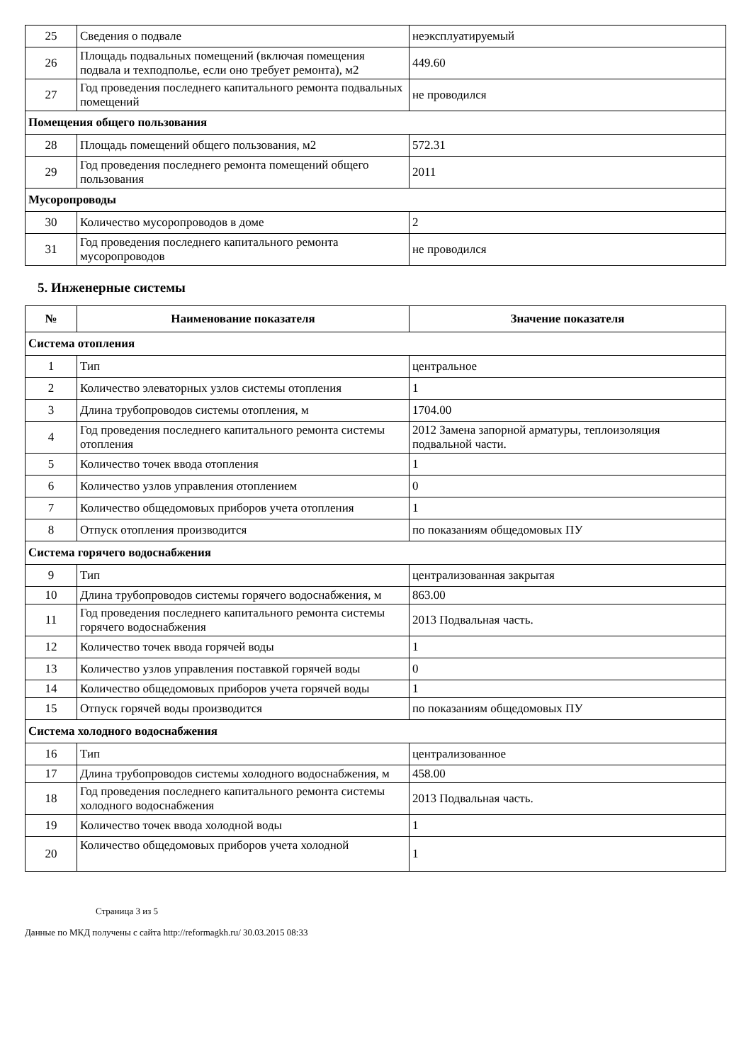| 25 | Сведения о подвале | неэксплуатируемый |
| 26 | Площадь подвальных помещений (включая помещения подвала и техподполье, если оно требует ремонта), м2 | 449.60 |
| 27 | Год проведения последнего капитального ремонта подвальных помещений | не проводился |
| Помещения общего пользования | | |
| 28 | Площадь помещений общего пользования, м2 | 572.31 |
| 29 | Год проведения последнего ремонта помещений общего пользования | 2011 |
| Мусоропроводы | | |
| 30 | Количество мусоропроводов в доме | 2 |
| 31 | Год проведения последнего капитального ремонта мусоропроводов | не проводился |
5. Инженерные системы
| № | Наименование показателя | Значение показателя |
| --- | --- | --- |
| Система отопления | | |
| 1 | Тип | центральное |
| 2 | Количество элеваторных узлов системы отопления | 1 |
| 3 | Длина трубопроводов системы отопления, м | 1704.00 |
| 4 | Год проведения последнего капитального ремонта системы отопления | 2012 Замена запорной арматуры, теплоизоляция подвальной части. |
| 5 | Количество точек ввода отопления | 1 |
| 6 | Количество узлов управления отоплением | 0 |
| 7 | Количество общедомовых приборов учета отопления | 1 |
| 8 | Отпуск отопления производится | по показаниям общедомовых ПУ |
| Система горячего водоснабжения | | |
| 9 | Тип | централизованная закрытая |
| 10 | Длина трубопроводов системы горячего водоснабжения, м | 863.00 |
| 11 | Год проведения последнего капитального ремонта системы горячего водоснабжения | 2013 Подвальная часть. |
| 12 | Количество точек ввода горячей воды | 1 |
| 13 | Количество узлов управления поставкой горячей воды | 0 |
| 14 | Количество общедомовых приборов учета горячей воды | 1 |
| 15 | Отпуск горячей воды производится | по показаниям общедомовых ПУ |
| Система холодного водоснабжения | | |
| 16 | Тип | централизованное |
| 17 | Длина трубопроводов системы холодного водоснабжения, м | 458.00 |
| 18 | Год проведения последнего капитального ремонта системы холодного водоснабжения | 2013 Подвальная часть. |
| 19 | Количество точек ввода холодной воды | 1 |
| 20 | Количество общедомовых приборов учета холодной | 1 |
Страница 3 из 5
Данные по МКД получены с сайта http://reformagkh.ru/ 30.03.2015 08:33